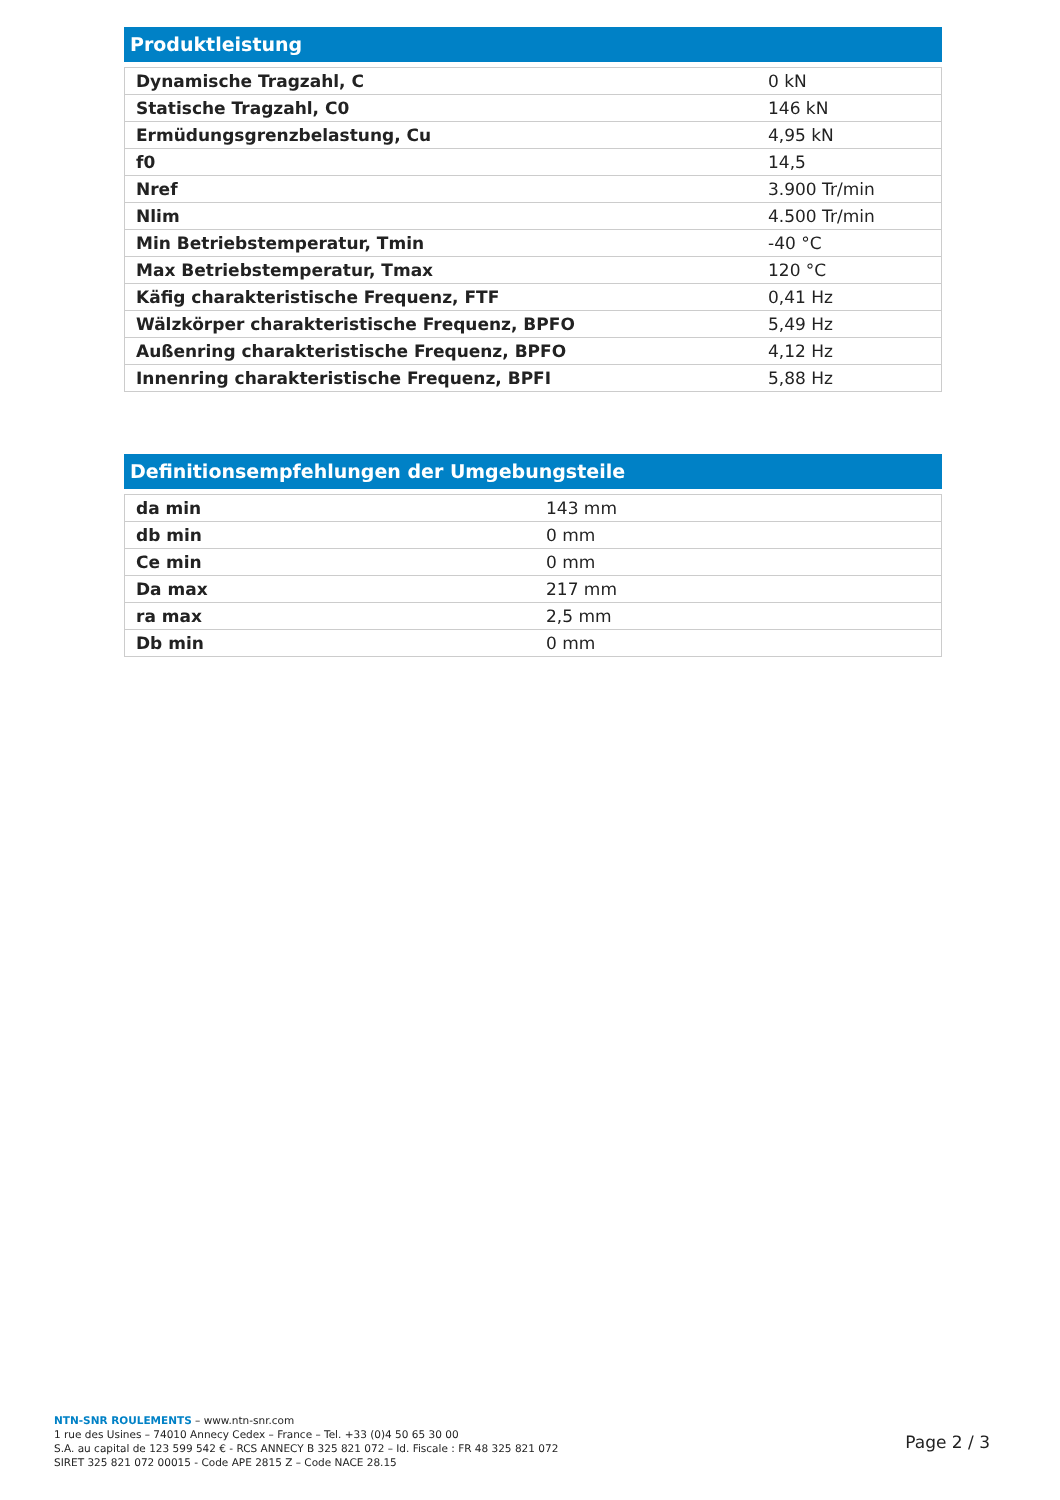Produktleistung
| Dynamische Tragzahl, C | 0 kN |
| Statische Tragzahl, C0 | 146 kN |
| Ermüdungsgrenzbelastung, Cu | 4,95 kN |
| f0 | 14,5 |
| Nref | 3.900 Tr/min |
| Nlim | 4.500 Tr/min |
| Min Betriebstemperatur, Tmin | -40 °C |
| Max Betriebstemperatur, Tmax | 120 °C |
| Käfig charakteristische Frequenz, FTF | 0,41 Hz |
| Wälzkörper charakteristische Frequenz, BPFO | 5,49 Hz |
| Außenring charakteristische Frequenz, BPFO | 4,12 Hz |
| Innenring charakteristische Frequenz, BPFI | 5,88 Hz |
Definitionsempfehlungen der Umgebungsteile
| da min | 143 mm |
| db min | 0 mm |
| Ce min | 0 mm |
| Da max | 217 mm |
| ra max | 2,5 mm |
| Db min | 0 mm |
NTN-SNR ROULEMENTS – www.ntn-snr.com
1 rue des Usines – 74010 Annecy Cedex – France – Tel. +33 (0)4 50 65 30 00
S.A. au capital de 123 599 542 € - RCS ANNECY B 325 821 072 – Id. Fiscale : FR 48 325 821 072
SIRET 325 821 072 00015 - Code APE 2815 Z – Code NACE 28.15
Page 2 / 3